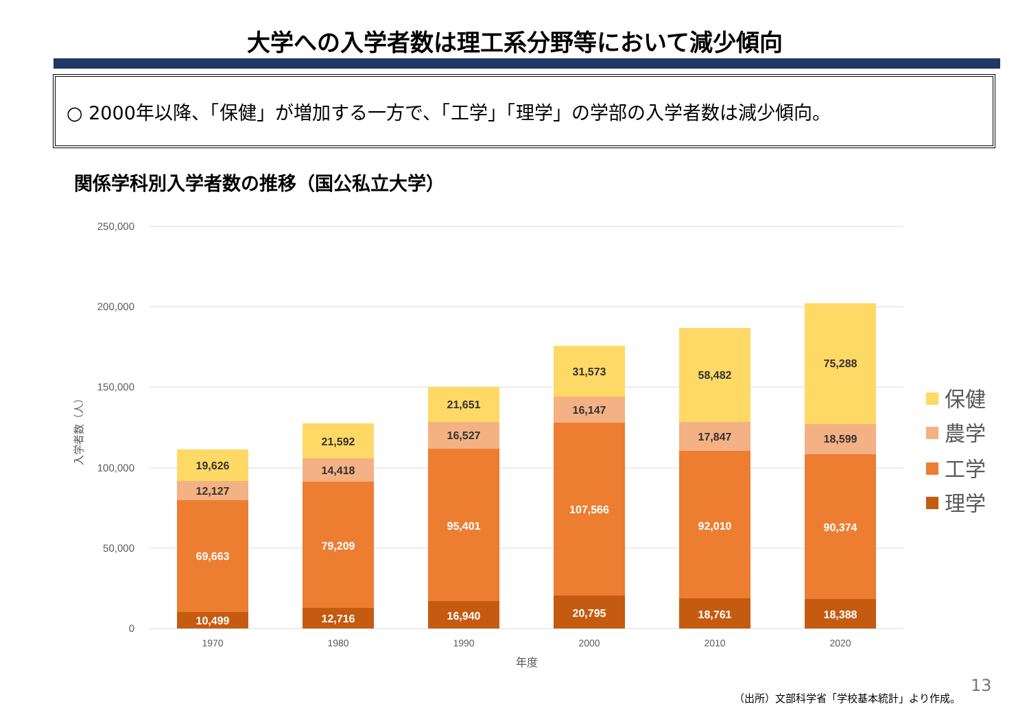大学への入学者数は理工系分野等において減少傾向
○ 2000年以降、「保健」が増加する一方で、「工学」「理学」の学部の入学者数は減少傾向。
関係学科別入学者数の推移（国公私立大学）
250,000
200,000
150,000
100,000
50,000
0
入学者数（人）
10,499
69,663
12,127
19,626
12,716
79,209
14,418
21,592
16,940
95,401
16,527
21,651
20,795
107,566
16,147
31,573
18,761
92,010
17,847
58,482
18,388
90,374
18,599
75,288
1970
1980
1990
2000
2010
2020
年度
保健
農学
工学
理学
13
（出所）文部科学省「学校基本統計」より作成。